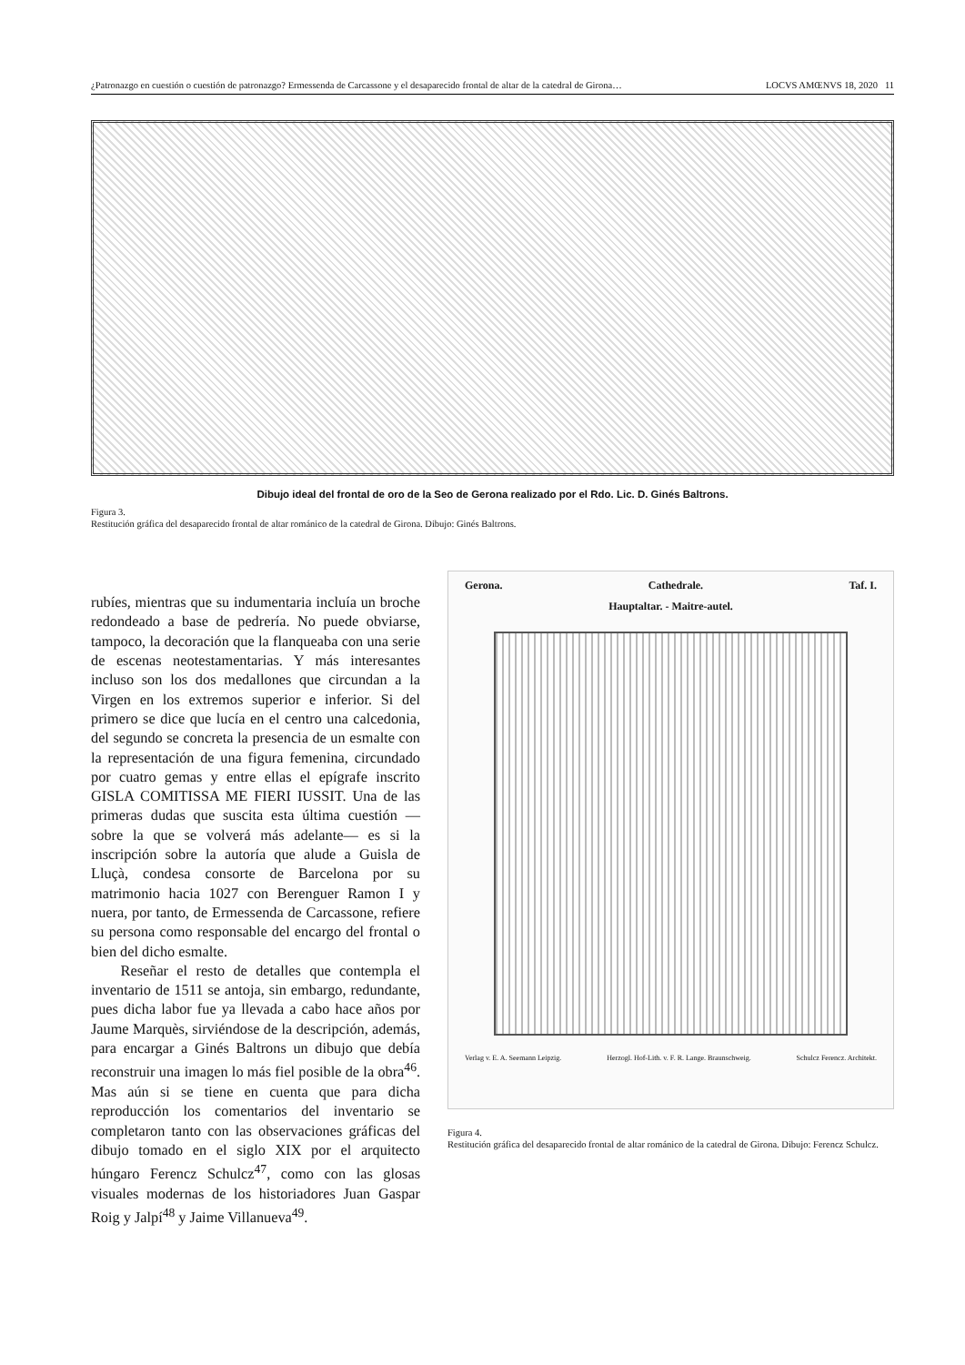¿Patronazgo en cuestión o cuestión de patronazgo? Ermessenda de Carcassone y el desaparecido frontal de altar de la catedral de Girona… LOCVS AMŒNVS 18, 2020 11
Dibujo ideal del frontal de oro de la Seo de Gerona realizado por el Rdo. Lic. D. Ginés Baltrons.
Figura 3.
Restitución gráfica del desaparecido frontal de altar románico de la catedral de Girona. Dibujo: Ginés Baltrons.
rubíes, mientras que su indumentaria incluía un broche redondeado a base de pedrería. No puede obviarse, tampoco, la decoración que la flanqueaba con una serie de escenas neotestamentarias. Y más interesantes incluso son los dos medallones que circundan a la Virgen en los extremos superior e inferior. Si del primero se dice que lucía en el centro una calcedonia, del segundo se concreta la presencia de un esmalte con la representación de una figura femenina, circundado por cuatro gemas y entre ellas el epígrafe inscrito GISLA COMITISSA ME FIERI IUSSIT. Una de las primeras dudas que suscita esta última cuestión —sobre la que se volverá más adelante— es si la inscripción sobre la autoría que alude a Guisla de Lluçà, condesa consorte de Barcelona por su matrimonio hacia 1027 con Berenguer Ramon I y nuera, por tanto, de Ermessenda de Carcassone, refiere su persona como responsable del encargo del frontal o bien del dicho esmalte.
Reseñar el resto de detalles que contempla el inventario de 1511 se antoja, sin embargo, redundante, pues dicha labor fue ya llevada a cabo hace años por Jaume Marquès, sirviéndose de la descripción, además, para encargar a Ginés Baltrons un dibujo que debía reconstruir una imagen lo más fiel posible de la obra<sup>46</sup>. Mas aún si se tiene en cuenta que para dicha reproducción los comentarios del inventario se completaron tanto con las observaciones gráficas del dibujo tomado en el siglo XIX por el arquitecto húngaro Ferencz Schulcz<sup>47</sup>, como con las glosas visuales modernas de los historiadores Juan Gaspar Roig y Jalpí<sup>48</sup> y Jaime Villanueva<sup>49</sup>.
Gerona. Cathedrale. Taf. I.
Hauptaltar. - Maitre-autel.
Verlag v. E. A. Seemann Leipzig. Herzogl. Hof-Lith. v. F. R. Lange. Braunschweig. Schulcz Ferencz. Architekt.
Figura 4.
Restitución gráfica del desaparecido frontal de altar románico de la catedral de Girona. Dibujo: Ferencz Schulcz.